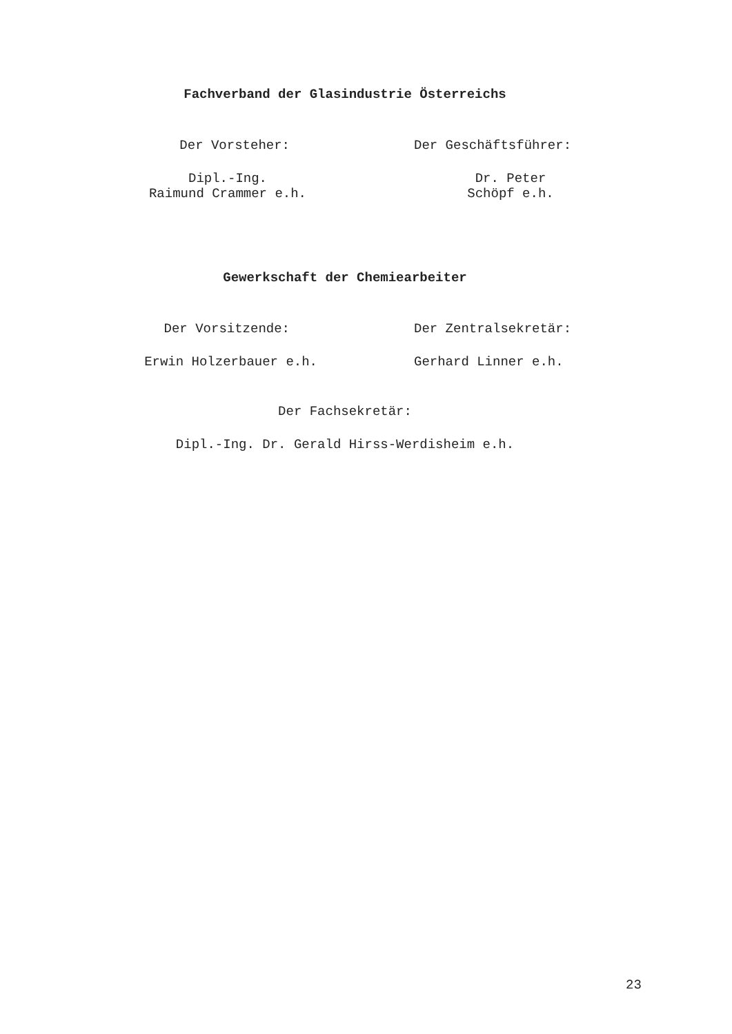Fachverband der Glasindustrie Österreichs
Der Vorsteher: Der Geschäftsführer:
Dipl.-Ing.
Raimund Crammer e.h.
Dr. Peter
Schöpf e.h.
Gewerkschaft der Chemiearbeiter
Der Vorsitzende: Der Zentralsekretär:
Erwin Holzerbauer e.h. Gerhard Linner e.h.
Der Fachsekretär:
Dipl.-Ing. Dr. Gerald Hirss-Werdisheim e.h.
23